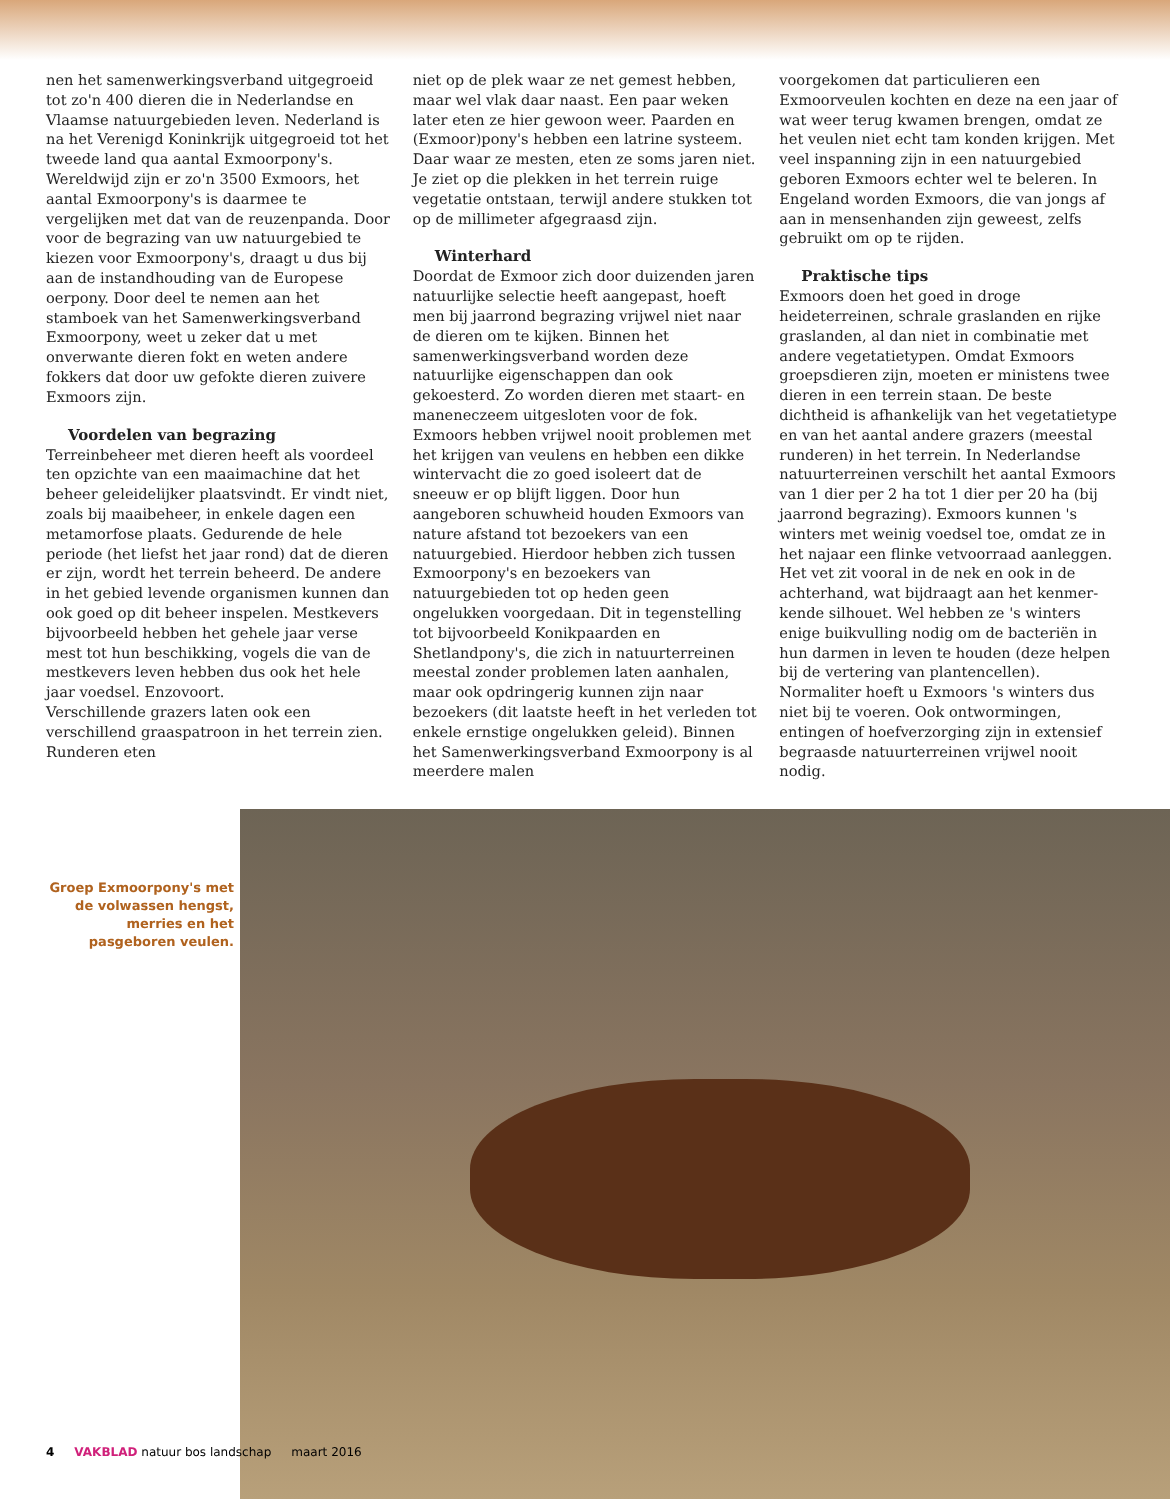nen het samenwerkingsverband uitgegroeid tot zo'n 400 dieren die in Nederlandse en Vlaamse natuurgebieden leven. Nederland is na het Verenigd Koninkrijk uitgegroeid tot het tweede land qua aantal Exmoorpony's. Wereldwijd zijn er zo'n 3500 Exmoors, het aantal Exmoorpony's is daarmee te vergelijken met dat van de reuzen­panda. Door voor de begrazing van uw natuur­gebied te kiezen voor Exmoorpony's, draagt u dus bij aan de instandhouding van de Europese oerpony. Door deel te nemen aan het stamboek van het Samenwerkingsverband Exmoorpony, weet u zeker dat u met onverwante dieren fokt en weten andere fokkers dat door uw gefokte dieren zuivere Exmoors zijn.
Voordelen van begrazing
Terreinbeheer met dieren heeft als voordeel ten opzichte van een maaimachine dat het beheer geleidelijker plaatsvindt. Er vindt niet, zoals bij maaibeheer, in enkele dagen een metamorfose plaats. Gedurende de hele periode (het liefst het jaar rond) dat de dieren er zijn, wordt het terrein beheerd. De andere in het gebied levende organismen kunnen dan ook goed op dit beheer inspelen. Mestkevers bijvoorbeeld hebben het gehele jaar verse mest tot hun beschikking, vogels die van de mestkevers leven hebben dus ook het hele jaar voedsel. Enzovoort.
Verschillende grazers laten ook een verschillend graaspatroon in het terrein zien. Runderen eten
niet op de plek waar ze net gemest hebben, maar wel vlak daar naast. Een paar weken later eten ze hier gewoon weer. Paarden en (Exmoor)pony's hebben een latrine systeem. Daar waar ze mesten, eten ze soms jaren niet. Je ziet op die plekken in het terrein ruige vegetatie ontstaan, terwijl an­dere stukken tot op de millimeter afgegraasd zijn.
Winterhard
Doordat de Exmoor zich door duizenden jaren natuurlijke selectie heeft aangepast, hoeft men bij jaarrond begrazing vrijwel niet naar de dieren om te kijken. Binnen het samenwerkingsverband worden deze natuurlijke eigenschappen dan ook gekoesterd. Zo worden dieren met staart- en maneneczeem uitgesloten voor de fok. Exmoors hebben vrijwel nooit problemen met het krijgen van veulens en hebben een dikke wintervacht die zo goed isoleert dat de sneeuw er op blijft liggen. Door hun aangeboren schuwheid houden Exmoors van nature afstand tot bezoekers van een natuurgebied. Hierdoor hebben zich tussen Exmoorpony's en bezoekers van natuurgebieden tot op heden geen ongelukken voorgedaan. Dit in tegenstelling tot bijvoorbeeld Konikpaarden en Shetlandpony's, die zich in natuurterreinen meestal zonder problemen laten aanhalen, maar ook opdringerig kunnen zijn naar bezoekers (dit laatste heeft in het verleden tot enkele ernstige ongelukken geleid). Binnen het Samenwerkings­verband Exmoorpony is al meerdere malen
voorgekomen dat particulieren een Exmoorveu­len kochten en deze na een jaar of wat weer terug kwamen brengen, omdat ze het veulen niet echt tam konden krijgen. Met veel inspanning zijn in een natuurgebied geboren Exmoors echter wel te beleren. In Engeland worden Exmoors, die van jongs af aan in mensenhanden zijn geweest, zelfs gebruikt om op te rijden.
Praktische tips
Exmoors doen het goed in droge heideterreinen, schrale graslanden en rijke graslanden, al dan niet in combinatie met andere vegetatietypen. Omdat Exmoors groepsdieren zijn, moeten er minis­tens twee dieren in een terrein staan. De beste dichtheid is afhankelijk van het vegetatietype en van het aantal andere grazers (meestal runderen) in het terrein. In Nederlandse natuurterreinen verschilt het aantal Exmoors van 1 dier per 2 ha tot 1 dier per 20 ha (bij jaarrond begrazing). Exmoors kunnen 's winters met weinig voedsel toe, omdat ze in het najaar een flinke vetvoorraad aanleggen. Het vet zit vooral in de nek en ook in de achterhand, wat bijdraagt aan het kenmer­kende silhouet. Wel hebben ze 's winters enige buikvulling nodig om de bacteriën in hun darmen in leven te houden (deze helpen bij de vertering van plantencellen). Normaliter hoeft u Exmoors 's winters dus niet bij te voeren. Ook ontwormin­gen, entingen of hoefverzorging zijn in extensief begraasde natuurterreinen vrijwel nooit nodig.
Groep Exmoorpony's met de volwassen hengst, merries en het pasgeboren veulen.
4 VAKBLAD natuur bos landschap maart 2016